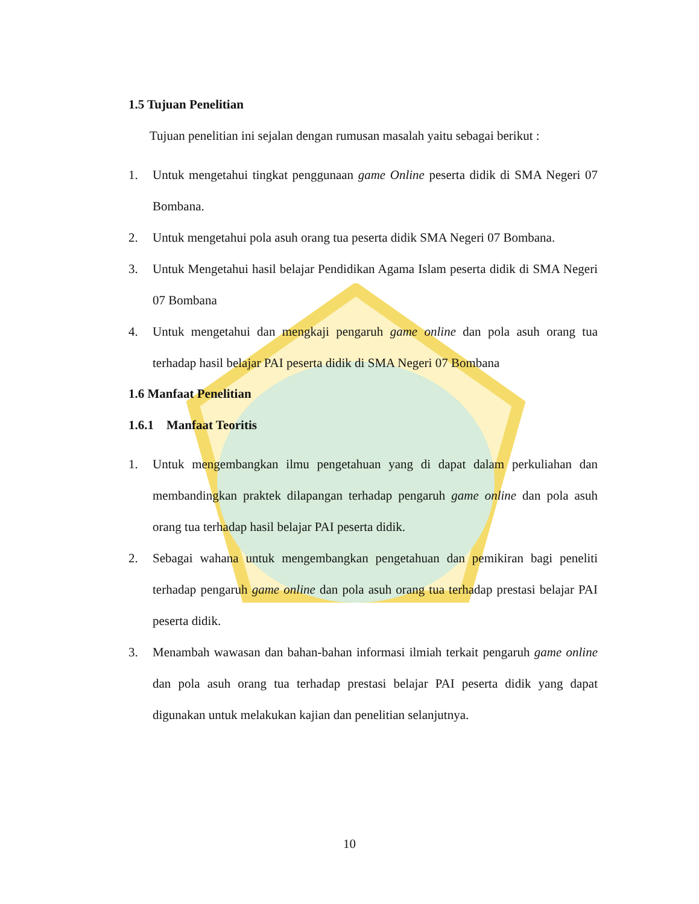1.5 Tujuan Penelitian
Tujuan penelitian ini sejalan dengan rumusan masalah yaitu sebagai berikut :
1. Untuk mengetahui tingkat penggunaan game Online peserta didik di SMA Negeri 07 Bombana.
2. Untuk mengetahui pola asuh orang tua peserta didik SMA Negeri 07 Bombana.
3. Untuk Mengetahui hasil belajar Pendidikan Agama Islam peserta didik di SMA Negeri 07 Bombana
4. Untuk mengetahui dan mengkaji pengaruh game online dan pola asuh orang tua terhadap hasil belajar PAI peserta didik di SMA Negeri 07 Bombana
1.6 Manfaat Penelitian
1.6.1 Manfaat Teoritis
1. Untuk mengembangkan ilmu pengetahuan yang di dapat dalam perkuliahan dan membandingkan praktek dilapangan terhadap pengaruh game online dan pola asuh orang tua terhadap hasil belajar PAI peserta didik.
2. Sebagai wahana untuk mengembangkan pengetahuan dan pemikiran bagi peneliti terhadap pengaruh game online dan pola asuh orang tua terhadap prestasi belajar PAI peserta didik.
3. Menambah wawasan dan bahan-bahan informasi ilmiah terkait pengaruh game online dan pola asuh orang tua terhadap prestasi belajar PAI peserta didik yang dapat digunakan untuk melakukan kajian dan penelitian selanjutnya.
10